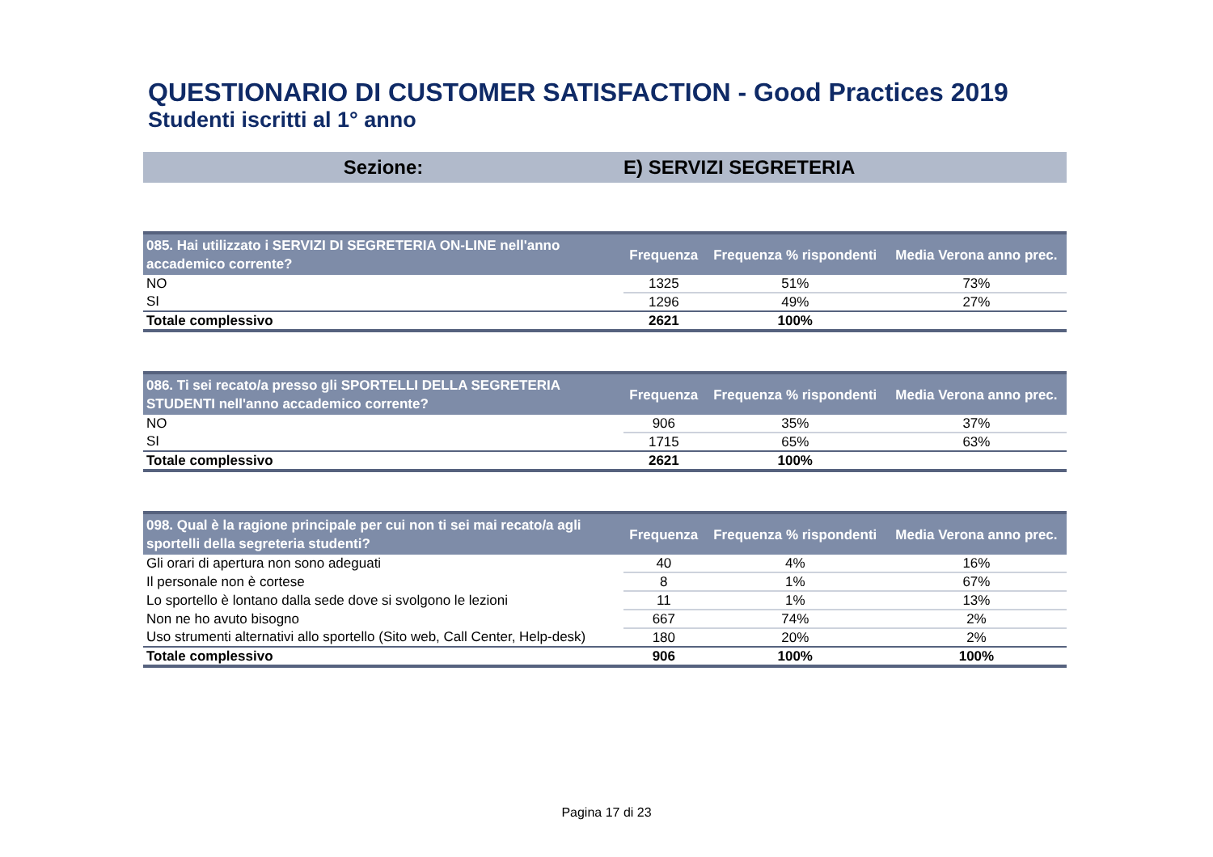QUESTIONARIO DI CUSTOMER SATISFACTION - Good Practices 2019
Studenti iscritti al 1° anno
Sezione: E) SERVIZI SEGRETERIA
| 085. Hai utilizzato i SERVIZI DI SEGRETERIA ON-LINE nell'anno accademico corrente? | Frequenza | Frequenza % rispondenti | Media Verona anno prec. |
| --- | --- | --- | --- |
| NO | 1325 | 51% | 73% |
| SI | 1296 | 49% | 27% |
| Totale complessivo | 2621 | 100% | |
| 086. Ti sei recato/a presso gli SPORTELLI DELLA SEGRETERIA STUDENTI nell'anno accademico corrente? | Frequenza | Frequenza % rispondenti | Media Verona anno prec. |
| --- | --- | --- | --- |
| NO | 906 | 35% | 37% |
| SI | 1715 | 65% | 63% |
| Totale complessivo | 2621 | 100% | |
| 098. Qual è la ragione principale per cui non ti sei mai recato/a agli sportelli della segreteria studenti? | Frequenza | Frequenza % rispondenti | Media Verona anno prec. |
| --- | --- | --- | --- |
| Gli orari di apertura non sono adeguati | 40 | 4% | 16% |
| Il personale non è cortese | 8 | 1% | 67% |
| Lo sportello è lontano dalla sede dove si svolgono le lezioni | 11 | 1% | 13% |
| Non ne ho avuto bisogno | 667 | 74% | 2% |
| Uso strumenti alternativi allo sportello (Sito web, Call Center, Help-desk) | 180 | 20% | 2% |
| Totale complessivo | 906 | 100% | 100% |
Pagina 17 di 23